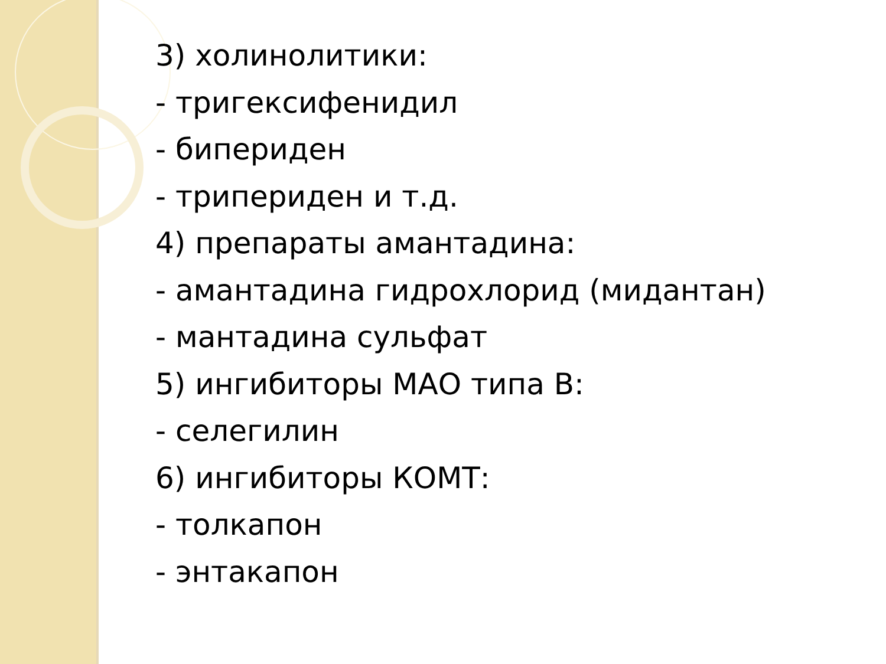3) холинолитики:
- тригексифенидил
- бипериден
- трипериден и т.д.
4) препараты амантадина:
- амантадина гидрохлорид (мидантан)
- мантадина сульфат
5) ингибиторы МАО типа В:
- селегилин
6) ингибиторы КОМТ:
- толкапон
- энтакапон